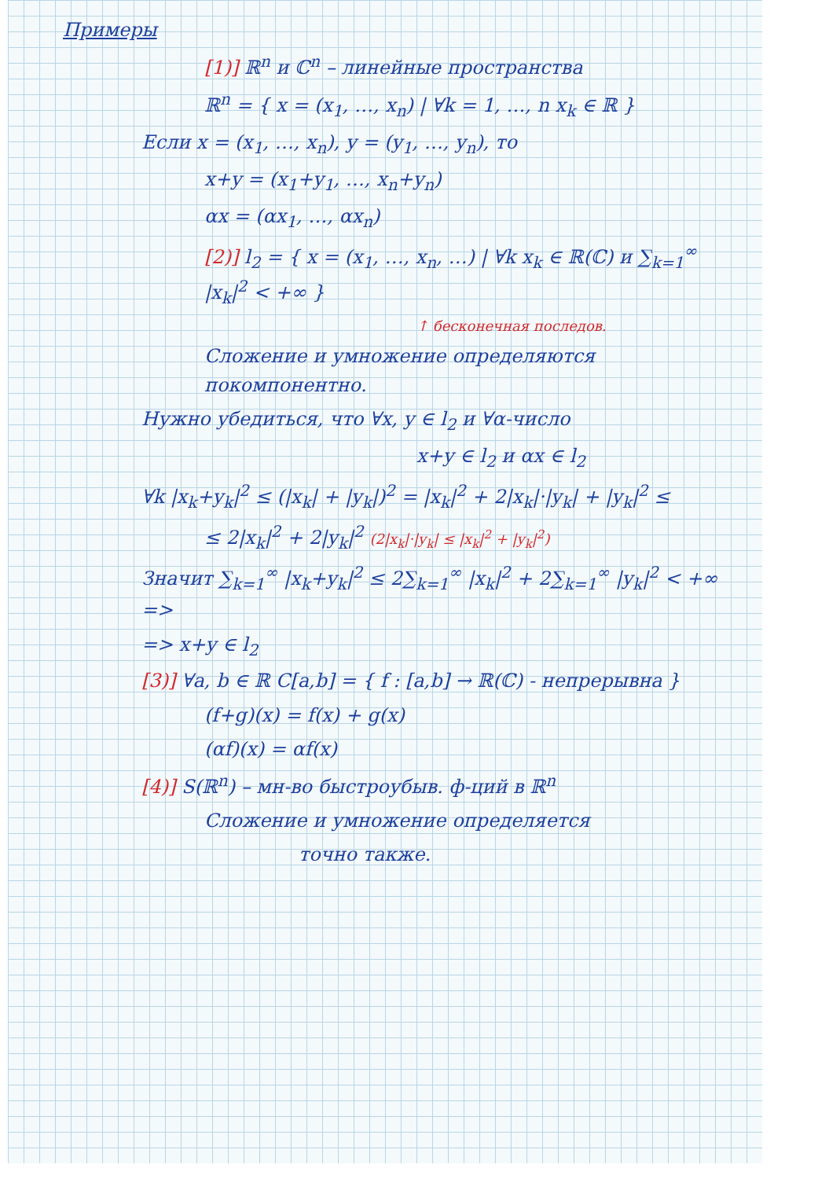Примеры
[1)] ℝ<sup>n</sup> и ℂ<sup>n</sup> – линейные пространства
ℝ<sup>n</sup> = { x = (x<sub>1</sub>, …, x<sub>n</sub>) | ∀k = 1, …, n x<sub>k</sub> ∈ ℝ }
Если x = (x<sub>1</sub>, …, x<sub>n</sub>), y = (y<sub>1</sub>, …, y<sub>n</sub>), то
x+y = (x<sub>1</sub>+y<sub>1</sub>, …, x<sub>n</sub>+y<sub>n</sub>)
αx = (αx<sub>1</sub>, …, αx<sub>n</sub>)
[2)] l<sub>2</sub> = { x = (x<sub>1</sub>, …, x<sub>n</sub>, …) | ∀k x<sub>k</sub> ∈ ℝ(ℂ) и ∑<sub>k=1</sub><sup>∞</sup> |x<sub>k</sub>|<sup>2</sup> < +∞ }
↑ бесконечная последов.
Сложение и умножение определяются покомпонентно.
Нужно убедиться, что ∀x, y ∈ l<sub>2</sub> и ∀α-число
x+y ∈ l<sub>2</sub> и αx ∈ l<sub>2</sub>
∀k |x<sub>k</sub>+y<sub>k</sub>|<sup>2</sup> ≤ (|x<sub>k</sub>| + |y<sub>k</sub>|)<sup>2</sup> = |x<sub>k</sub>|<sup>2</sup> + 2|x<sub>k</sub>|·|y<sub>k</sub>| + |y<sub>k</sub>|<sup>2</sup> ≤
≤ 2|x<sub>k</sub>|<sup>2</sup> + 2|y<sub>k</sub>|<sup>2</sup> (2|x<sub>k</sub>|·|y<sub>k</sub>| ≤ |x<sub>k</sub>|<sup>2</sup> + |y<sub>k</sub>|<sup>2</sup>)
Значит ∑<sub>k=1</sub><sup>∞</sup> |x<sub>k</sub>+y<sub>k</sub>|<sup>2</sup> ≤ 2∑<sub>k=1</sub><sup>∞</sup> |x<sub>k</sub>|<sup>2</sup> + 2∑<sub>k=1</sub><sup>∞</sup> |y<sub>k</sub>|<sup>2</sup> < +∞ =>
=> x+y ∈ l<sub>2</sub>
[3)] ∀a, b ∈ ℝ C[a,b] = { f : [a,b] → ℝ(ℂ) - непрерывна }
(f+g)(x) = f(x) + g(x)
(αf)(x) = αf(x)
[4)] S(ℝ<sup>n</sup>) – мн-во быстроубыв. ф-ций в ℝ<sup>n</sup>
Сложение и умножение определяется
точно также.